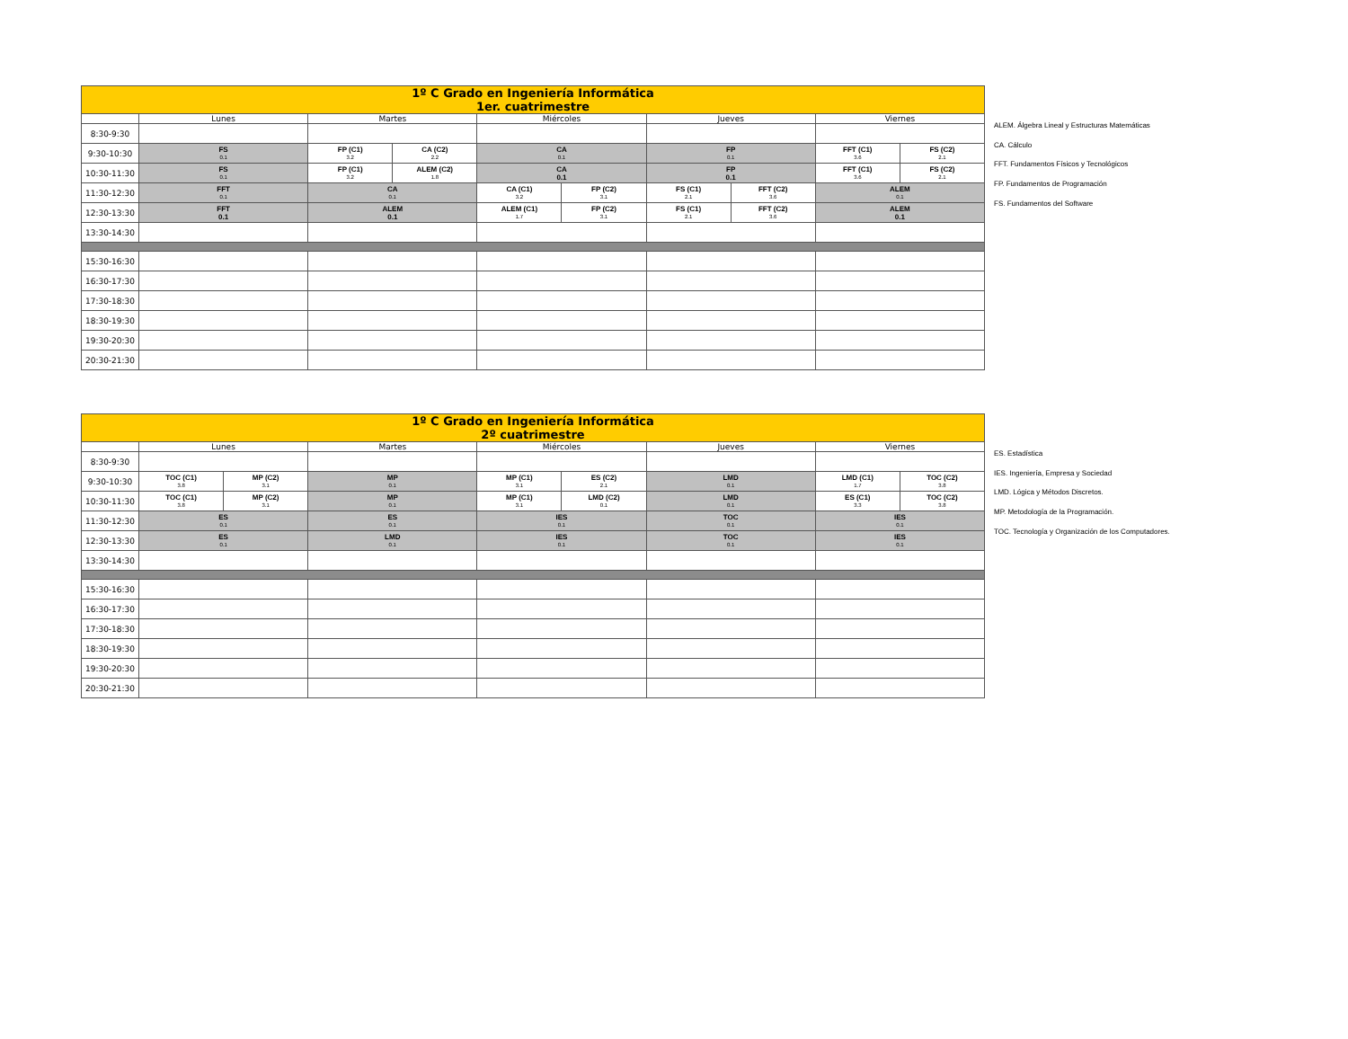| 1º C Grado en Ingeniería Informática 1er. cuatrimestre | | | | | | | | | |
| | Lunes | Martes | | Miércoles | | Jueves | | Viernes | |
| 8:30-9:30 | | | | | | | | | |
| 9:30-10:30 | FS 0.1 | FP (C1) 3.2 | CA (C2) 2.2 | CA 0.1 | | FP 0.1 | | FFT (C1) 3.6 | FS (C2) 2.1 |
| 10:30-11:30 | FS 0.1 | FP (C1) 3.2 | ALEM (C2) 1.8 | CA 0.1 | | FP 0.1 | | FFT (C1) 3.6 | FS (C2) 2.1 |
| 11:30-12:30 | FFT 0.1 | CA 0.1 | | CA (C1) 3.2 | FP (C2) 3.1 | FS (C1) 2.1 | FFT (C2) 3.6 | ALEM 0.1 | |
| 12:30-13:30 | FFT 0.1 | ALEM 0.1 | | ALEM (C1) 1.7 | FP (C2) 3.1 | FS (C1) 2.1 | FFT (C2) 3.6 | ALEM 0.1 | |
| 13:30-14:30 | | | | | | | | | |
| 15:30-16:30 | | | | | | | | | |
| 16:30-17:30 | | | | | | | | | |
| 17:30-18:30 | | | | | | | | | |
| 18:30-19:30 | | | | | | | | | |
| 19:30-20:30 | | | | | | | | | |
| 20:30-21:30 | | | | | | | | | |
ALEM. Álgebra Lineal y Estructuras Matemáticas
CA. Cálculo
FFT. Fundamentos Físicos y Tecnológicos
FP. Fundamentos de Programación
FS. Fundamentos del Software
| 1º C Grado en Ingeniería Informática 2º cuatrimestre | | | | | | | | |
| | Lunes | | Martes | Miércoles | | Jueves | Viernes | |
| 8:30-9:30 | | | | | | | | |
| 9:30-10:30 | TOC (C1) 3.8 | MP (C2) 3.1 | MP 0.1 | MP (C1) 3.1 | ES (C2) 2.1 | LMD 0.1 | LMD (C1) 1.7 | TOC (C2) 3.8 |
| 10:30-11:30 | TOC (C1) 3.8 | MP (C2) 3.1 | MP 0.1 | MP (C1) 3.1 | LMD (C2) 0.1 | LMD 0.1 | ES (C1) 3.3 | TOC (C2) 3.8 |
| 11:30-12:30 | ES 0.1 | | ES 0.1 | IES 0.1 | | TOC 0.1 | IES 0.1 | |
| 12:30-13:30 | ES 0.1 | | LMD 0.1 | IES 0.1 | | TOC 0.1 | IES 0.1 | |
| 13:30-14:30 | | | | | | | | |
| 15:30-16:30 | | | | | | | | |
| 16:30-17:30 | | | | | | | | |
| 17:30-18:30 | | | | | | | | |
| 18:30-19:30 | | | | | | | | |
| 19:30-20:30 | | | | | | | | |
| 20:30-21:30 | | | | | | | | |
ES. Estadística
IES. Ingeniería, Empresa y Sociedad
LMD. Lógica y Métodos Discretos.
MP. Metodología de la Programación.
TOC. Tecnología y Organización de los Computadores.